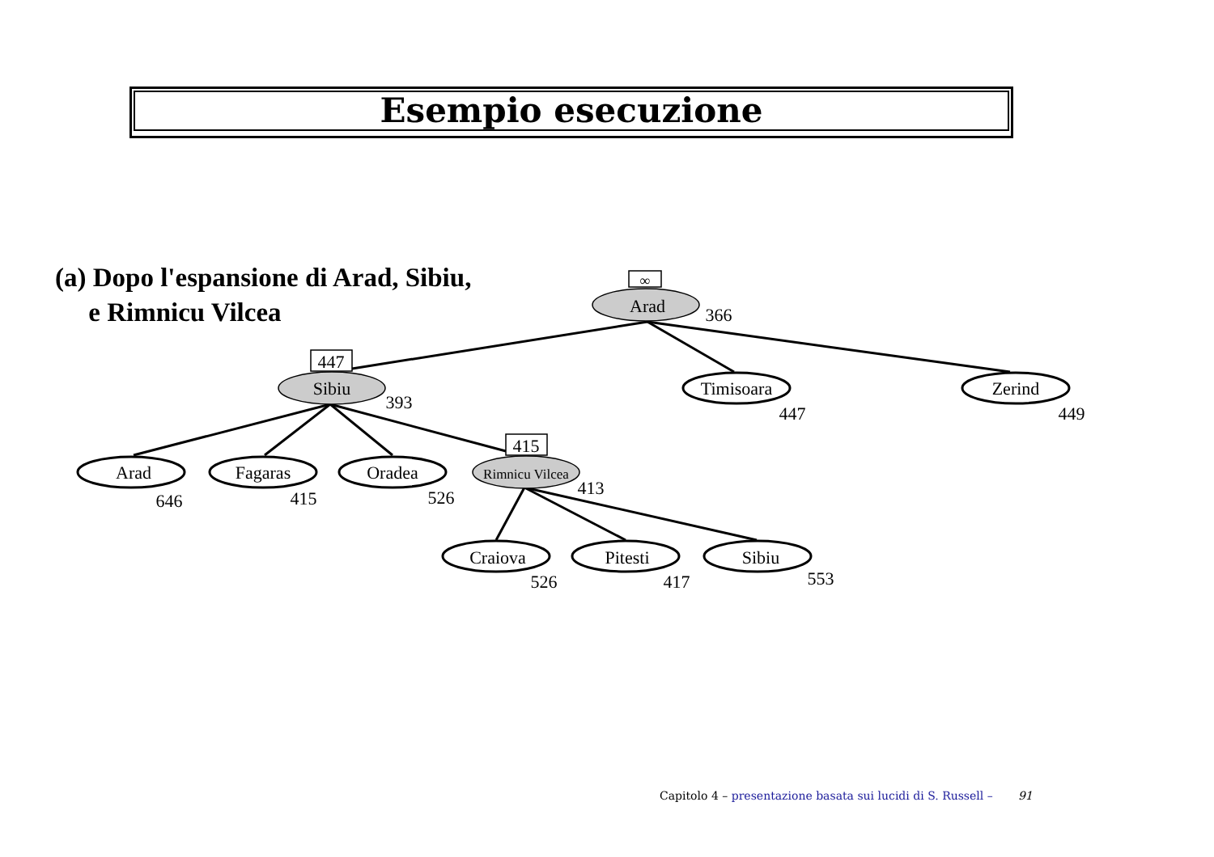Esempio esecuzione
(a) Dopo l'espansione di Arad, Sibiu,
e Rimnicu Vilcea
∞
447
415
Arad
Sibiu
Rimnicu Vilcea
Timisoara
Zerind
Arad
Fagaras
Oradea
Craiova
Pitesti
Sibiu
366
393
447
449
646
415
526
413
526
417
553
Capitolo 4 – presentazione basata sui lucidi di S. Russell – 91